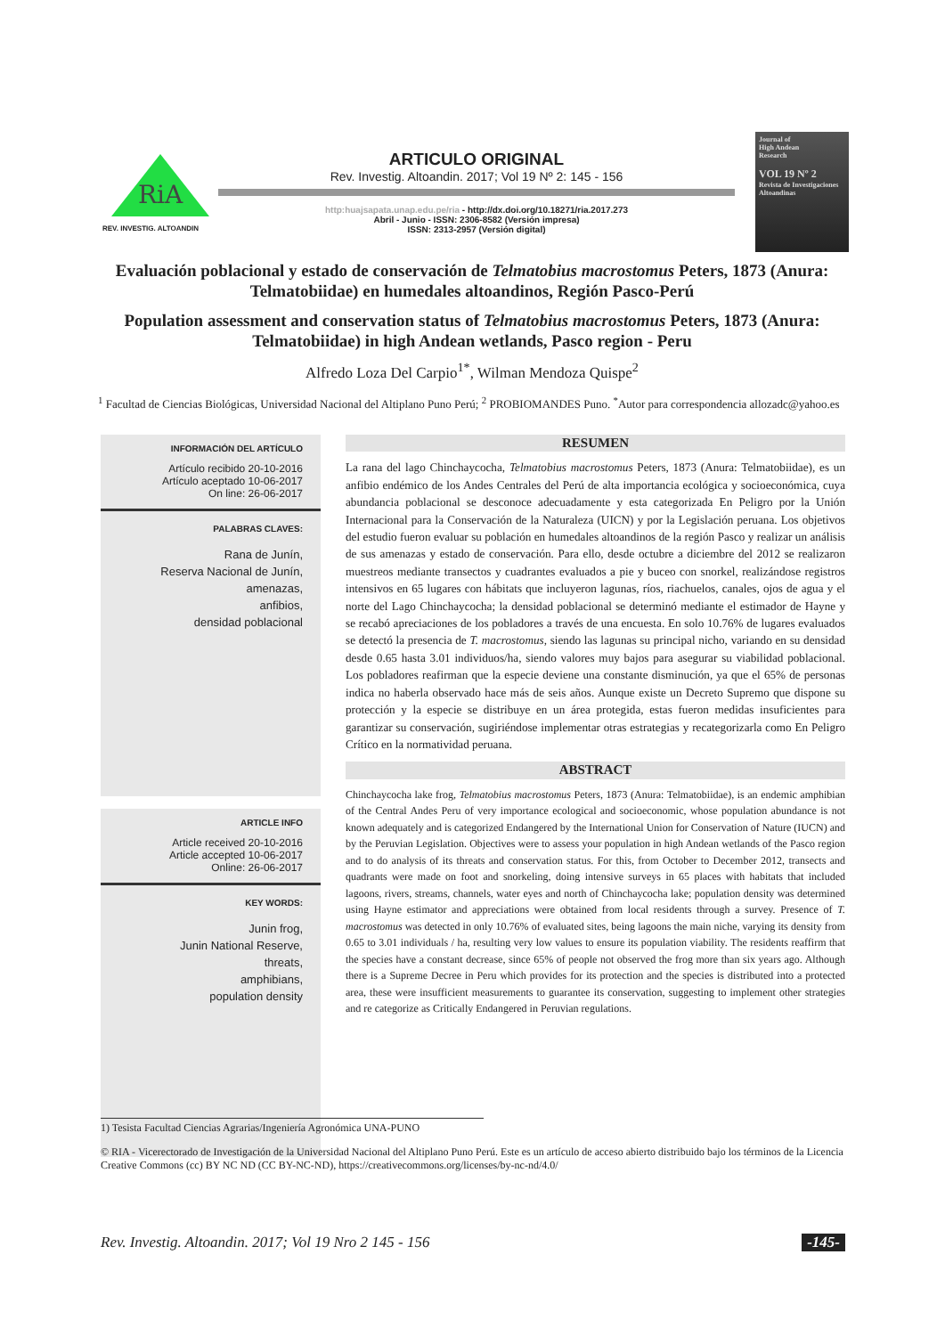RiA
REV. INVESTIG. ALTOANDIN
ARTICULO ORIGINAL
Rev. Investig. Altoandin. 2017; Vol 19 Nº 2: 145 - 156
http:huajsapata.unap.edu.pe/ria - http://dx.doi.org/10.18271/ria.2017.273
Abril - Junio - ISSN: 2306-8582 (Versión impresa)
ISSN: 2313-2957 (Versión digital)
Journal of
High Andean
Research
VOL 19 Nº 2
Revista de Investigaciones Altoandinas
Evaluación poblacional y estado de conservación de Telmatobius macrostomus Peters, 1873 (Anura: Telmatobiidae) en humedales altoandinos, Región Pasco-Perú
Population assessment and conservation status of Telmatobius macrostomus Peters, 1873 (Anura: Telmatobiidae) in high Andean wetlands, Pasco region - Peru
Alfredo Loza Del Carpio<sup>1*</sup>, Wilman Mendoza Quispe<sup>2</sup>
<sup>1</sup> Facultad de Ciencias Biológicas, Universidad Nacional del Altiplano Puno Perú; <sup>2</sup> PROBIOMANDES Puno. <sup>*</sup>Autor para correspondencia allozadc@yahoo.es
INFORMACIÓN DEL ARTÍCULO
Artículo recibido 20-10-2016
Artículo aceptado 10-06-2017
On line: 26-06-2017
PALABRAS CLAVES:
Rana de Junín,
Reserva Nacional de Junín,
amenazas,
anfibios,
densidad poblacional
ARTICLE INFO
Article received 20-10-2016
Article accepted 10-06-2017
Online: 26-06-2017
KEY WORDS:
Junin frog,
Junin National Reserve,
threats,
amphibians,
population density
RESUMEN
La rana del lago Chinchaycocha, Telmatobius macrostomus Peters, 1873 (Anura: Telmatobiidae), es un anfibio endémico de los Andes Centrales del Perú de alta importancia ecológica y socioeconómica, cuya abundancia poblacional se desconoce adecuadamente y esta categorizada En Peligro por la Unión Internacional para la Conservación de la Naturaleza (UICN) y por la Legislación peruana. Los objetivos del estudio fueron evaluar su población en humedales altoandinos de la región Pasco y realizar un análisis de sus amenazas y estado de conservación. Para ello, desde octubre a diciembre del 2012 se realizaron muestreos mediante transectos y cuadrantes evaluados a pie y buceo con snorkel, realizándose registros intensivos en 65 lugares con hábitats que incluyeron lagunas, ríos, riachuelos, canales, ojos de agua y el norte del Lago Chinchaycocha; la densidad poblacional se determinó mediante el estimador de Hayne y se recabó apreciaciones de los pobladores a través de una encuesta. En solo 10.76% de lugares evaluados se detectó la presencia de T. macrostomus, siendo las lagunas su principal nicho, variando en su densidad desde 0.65 hasta 3.01 individuos/ha, siendo valores muy bajos para asegurar su viabilidad poblacional. Los pobladores reafirman que la especie deviene una constante disminución, ya que el 65% de personas indica no haberla observado hace más de seis años. Aunque existe un Decreto Supremo que dispone su protección y la especie se distribuye en un área protegida, estas fueron medidas insuficientes para garantizar su conservación, sugiriéndose implementar otras estrategias y recategorizarla como En Peligro Crítico en la normatividad peruana.
ABSTRACT
Chinchaycocha lake frog, Telmatobius macrostomus Peters, 1873 (Anura: Telmatobiidae), is an endemic amphibian of the Central Andes Peru of very importance ecological and socioeconomic, whose population abundance is not known adequately and is categorized Endangered by the International Union for Conservation of Nature (IUCN) and by the Peruvian Legislation. Objectives were to assess your population in high Andean wetlands of the Pasco region and to do analysis of its threats and conservation status. For this, from October to December 2012, transects and quadrants were made on foot and snorkeling, doing intensive surveys in 65 places with habitats that included lagoons, rivers, streams, channels, water eyes and north of Chinchaycocha lake; population density was determined using Hayne estimator and appreciations were obtained from local residents through a survey. Presence of T. macrostomus was detected in only 10.76% of evaluated sites, being lagoons the main niche, varying its density from 0.65 to 3.01 individuals / ha, resulting very low values to ensure its population viability. The residents reaffirm that the species have a constant decrease, since 65% of people not observed the frog more than six years ago. Although there is a Supreme Decree in Peru which provides for its protection and the species is distributed into a protected area, these were insufficient measurements to guarantee its conservation, suggesting to implement other strategies and re categorize as Critically Endangered in Peruvian regulations.
1) Tesista Facultad Ciencias Agrarias/Ingeniería Agronómica UNA-PUNO
© RIA - Vicerectorado de Investigación de la Universidad Nacional del Altiplano Puno Perú. Este es un artículo de acceso abierto distribuido bajo los términos de la Licencia Creative Commons (cc) BY NC ND (CC BY-NC-ND), https://creativecommons.org/licenses/by-nc-nd/4.0/
Rev. Investig. Altoandin. 2017; Vol 19 Nro 2 145 - 156 -145-